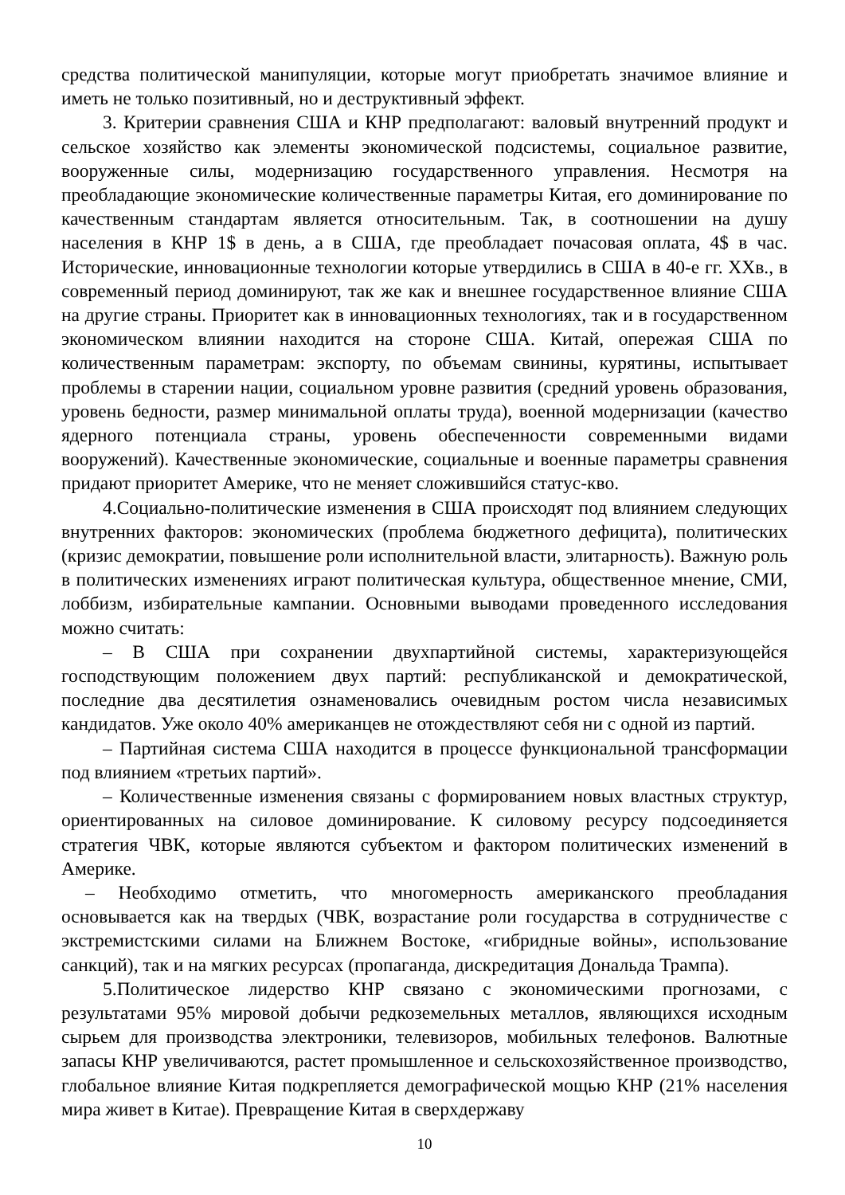средства политической манипуляции, которые могут приобретать значимое влияние и иметь не только позитивный, но и деструктивный эффект.
3. Критерии сравнения США и КНР предполагают: валовый внутренний продукт и сельское хозяйство как элементы экономической подсистемы, социальное развитие, вооруженные силы, модернизацию государственного управления. Несмотря на преобладающие экономические количественные параметры Китая, его доминирование по качественным стандартам является относительным. Так, в соотношении на душу населения в КНР 1$ в день, а в США, где преобладает почасовая оплата, 4$ в час. Исторические, инновационные технологии которые утвердились в США в 40-е гг. XXв., в современный период доминируют, так же как и внешнее государственное влияние США на другие страны. Приоритет как в инновационных технологиях, так и в государственном экономическом влиянии находится на стороне США. Китай, опережая США по количественным параметрам: экспорту, по объемам свинины, курятины, испытывает проблемы в старении нации, социальном уровне развития (средний уровень образования, уровень бедности, размер минимальной оплаты труда), военной модернизации (качество ядерного потенциала страны, уровень обеспеченности современными видами вооружений). Качественные экономические, социальные и военные параметры сравнения придают приоритет Америке, что не меняет сложившийся статус-кво.
4.Социально-политические изменения в США происходят под влиянием следующих внутренних факторов: экономических (проблема бюджетного дефицита), политических (кризис демократии, повышение роли исполнительной власти, элитарность). Важную роль в политических изменениях играют политическая культура, общественное мнение, СМИ, лоббизм, избирательные кампании. Основными выводами проведенного исследования можно считать:
– В США при сохранении двухпартийной системы, характеризующейся господствующим положением двух партий: республиканской и демократической, последние два десятилетия ознаменовались очевидным ростом числа независимых кандидатов. Уже около 40% американцев не отождествляют себя ни с одной из партий.
– Партийная система США находится в процессе функциональной трансформации под влиянием «третьих партий».
– Количественные изменения связаны с формированием новых властных структур, ориентированных на силовое доминирование. К силовому ресурсу подсоединяется стратегия ЧВК, которые являются субъектом и фактором политических изменений в Америке.
– Необходимо отметить, что многомерность американского преобладания основывается как на твердых (ЧВК, возрастание роли государства в сотрудничестве с экстремистскими силами на Ближнем Востоке, «гибридные войны», использование санкций), так и на мягких ресурсах (пропаганда, дискредитация Дональда Трампа).
5.Политическое лидерство КНР связано с экономическими прогнозами, с результатами 95% мировой добычи редкоземельных металлов, являющихся исходным сырьем для производства электроники, телевизоров, мобильных телефонов. Валютные запасы КНР увеличиваются, растет промышленное и сельскохозяйственное производство, глобальное влияние Китая подкрепляется демографической мощью КНР (21% населения мира живет в Китае). Превращение Китая в сверхдержаву
10